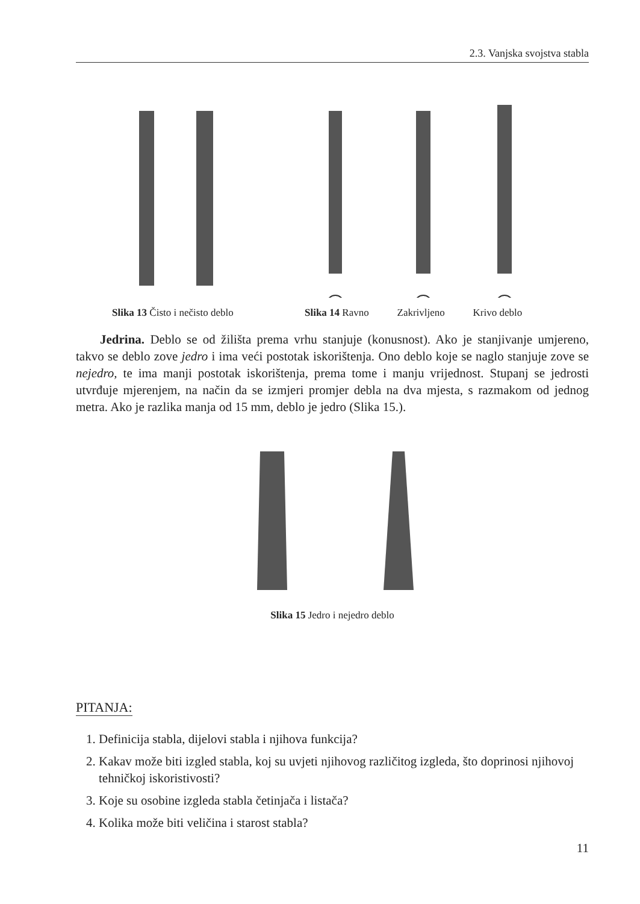2.3. Vanjska svojstva stabla
Slika 13 Čisto i nečisto deblo Slika 14 Ravno Zakrivljeno Krivo deblo
Jedrina. Deblo se od žilišta prema vrhu stanjuje (konusnost). Ako je stanjivanje umjereno, takvo se deblo zove jedro i ima veći postotak iskorištenja. Ono deblo koje se naglo stanjuje zove se nejedro, te ima manji postotak iskorištenja, prema tome i manju vrijednost. Stupanj se jedrosti utvrđuje mjerenjem, na način da se izmjeri promjer debla na dva mjesta, s razmakom od jednog metra. Ako je razlika manja od 15 mm, deblo je jedro (Slika 15.).
Slika 15 Jedro i nejedro deblo
PITANJA:
1. Definicija stabla, dijelovi stabla i njihova funkcija?
2. Kakav može biti izgled stabla, koj su uvjeti njihovog različitog izgleda, što doprinosi njihovoj tehničkoj iskoristivosti?
3. Koje su osobine izgleda stabla četinjača i listača?
4. Kolika može biti veličina i starost stabla?
11